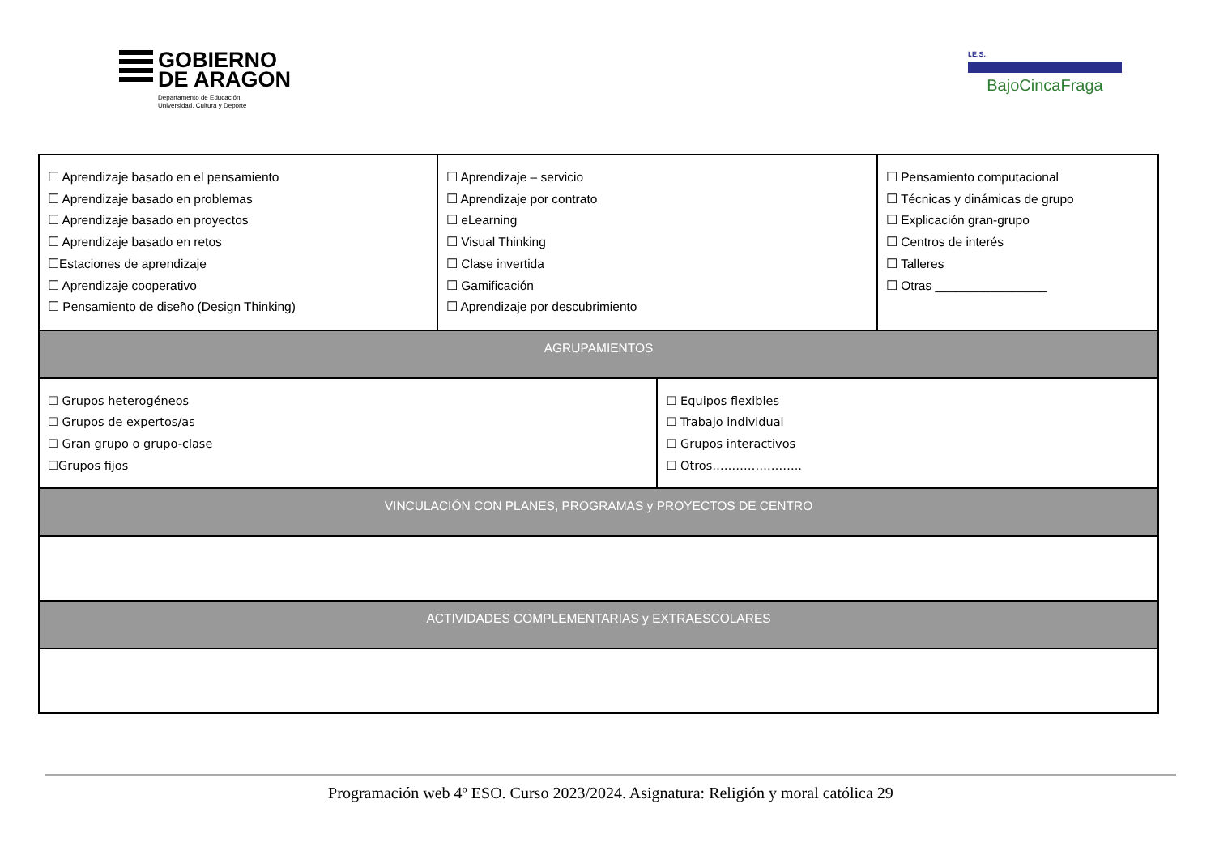GOBIERNO
DE ARAGON
Departamento de Educación,
Universidad, Cultura y Deporte
I.E.S.
BajoCincaFraga
| ☐ Aprendizaje basado en el pensamiento ☐ Aprendizaje basado en problemas ☐ Aprendizaje basado en proyectos ☐ Aprendizaje basado en retos ☐Estaciones de aprendizaje ☐ Aprendizaje cooperativo ☐ Pensamiento de diseño (Design Thinking) | ☐ Aprendizaje – servicio ☐ Aprendizaje por contrato ☐ eLearning ☐ Visual Thinking ☐ Clase invertida ☐ Gamificación ☐ Aprendizaje por descubrimiento | | ☐ Pensamiento computacional ☐ Técnicas y dinámicas de grupo ☐ Explicación gran-grupo ☐ Centros de interés ☐ Talleres ☐ Otras ________________ |
| AGRUPAMIENTOS | | | |
| ☐ Grupos heterogéneos ☐ Grupos de expertos/as ☐ Gran grupo o grupo-clase ☐Grupos fijos | | ☐ Equipos flexibles ☐ Trabajo individual ☐ Grupos interactivos ☐ Otros………………….. | |
| VINCULACIÓN CON PLANES, PROGRAMAS y PROYECTOS DE CENTRO | | | |
| ACTIVIDADES COMPLEMENTARIAS y EXTRAESCOLARES | | | |
Programación web 4º ESO. Curso 2023/2024. Asignatura: Religión y moral católica 29